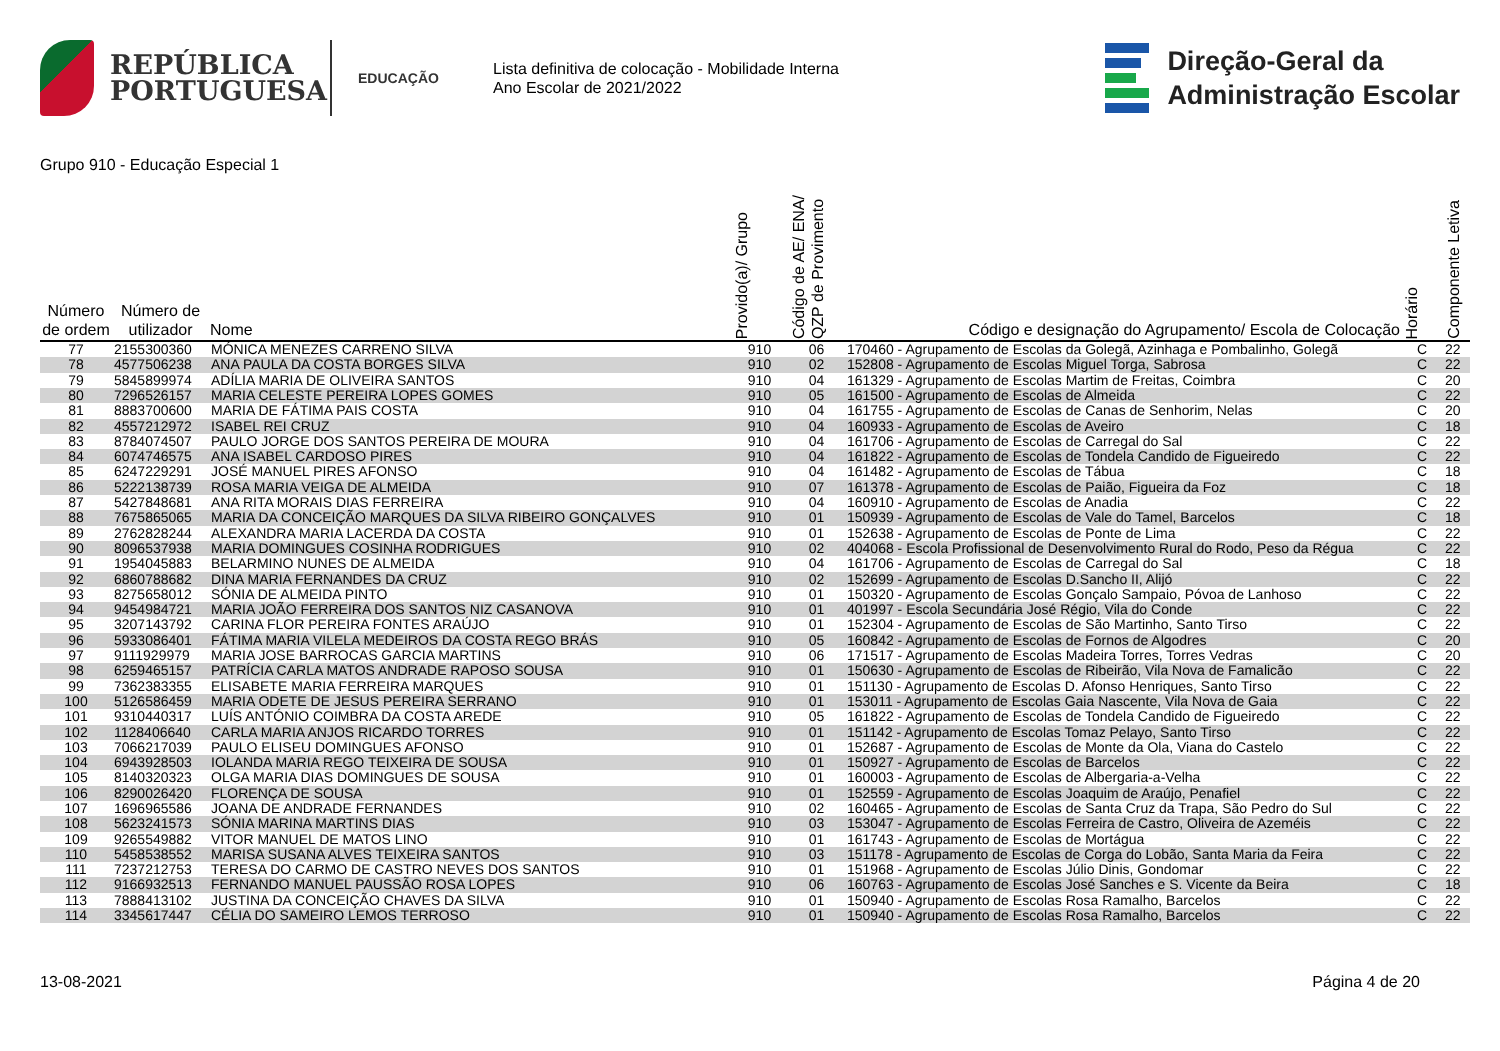REPÚBLICA
PORTUGUESA
EDUCAÇÃO
Lista definitiva de colocação - Mobilidade Interna
Ano Escolar de 2021/2022
Direção-Geral da
Administração Escolar
Grupo 910 - Educação Especial 1
| Número de ordem | Número de utilizador | Nome | Provido(a)/ Grupo | Código de AE/ ENA/ QZP de Provimento | Código e designação do Agrupamento/ Escola de Colocação | Horário | Componente Letiva |
| --- | --- | --- | --- | --- | --- | --- | --- |
| 77 | 2155300360 | MÓNICA MENEZES CARRENO SILVA | 910 | 06 | 170460 - Agrupamento de Escolas da Golegã, Azinhaga e Pombalinho, Golegã | C | 22 |
| 78 | 4577506238 | ANA PAULA DA COSTA BORGES SILVA | 910 | 02 | 152808 - Agrupamento de Escolas Miguel Torga, Sabrosa | C | 22 |
| 79 | 5845899974 | ADÍLIA MARIA DE OLIVEIRA SANTOS | 910 | 04 | 161329 - Agrupamento de Escolas Martim de Freitas, Coimbra | C | 20 |
| 80 | 7296526157 | MARIA CELESTE PEREIRA LOPES GOMES | 910 | 05 | 161500 - Agrupamento de Escolas de Almeida | C | 22 |
| 81 | 8883700600 | MARIA DE FÁTIMA PAIS COSTA | 910 | 04 | 161755 - Agrupamento de Escolas de Canas de Senhorim, Nelas | C | 20 |
| 82 | 4557212972 | ISABEL REI CRUZ | 910 | 04 | 160933 - Agrupamento de Escolas de Aveiro | C | 18 |
| 83 | 8784074507 | PAULO JORGE DOS SANTOS PEREIRA DE MOURA | 910 | 04 | 161706 - Agrupamento de Escolas de Carregal do Sal | C | 22 |
| 84 | 6074746575 | ANA ISABEL CARDOSO PIRES | 910 | 04 | 161822 - Agrupamento de Escolas de Tondela Candido de Figueiredo | C | 22 |
| 85 | 6247229291 | JOSÉ MANUEL PIRES AFONSO | 910 | 04 | 161482 - Agrupamento de Escolas de Tábua | C | 18 |
| 86 | 5222138739 | ROSA MARIA VEIGA DE ALMEIDA | 910 | 07 | 161378 - Agrupamento de Escolas de Paião, Figueira da Foz | C | 18 |
| 87 | 5427848681 | ANA RITA MORAIS DIAS FERREIRA | 910 | 04 | 160910 - Agrupamento de Escolas de Anadia | C | 22 |
| 88 | 7675865065 | MARIA DA CONCEIÇÃO MARQUES DA SILVA RIBEIRO GONÇALVES | 910 | 01 | 150939 - Agrupamento de Escolas de Vale do Tamel, Barcelos | C | 18 |
| 89 | 2762828244 | ALEXANDRA MARIA LACERDA DA COSTA | 910 | 01 | 152638 - Agrupamento de Escolas de Ponte de Lima | C | 22 |
| 90 | 8096537938 | MARIA DOMINGUES COSINHA RODRIGUES | 910 | 02 | 404068 - Escola Profissional de Desenvolvimento Rural do Rodo, Peso da Régua | C | 22 |
| 91 | 1954045883 | BELARMINO NUNES DE ALMEIDA | 910 | 04 | 161706 - Agrupamento de Escolas de Carregal do Sal | C | 18 |
| 92 | 6860788682 | DINA MARIA FERNANDES DA CRUZ | 910 | 02 | 152699 - Agrupamento de Escolas D.Sancho II, Alijó | C | 22 |
| 93 | 8275658012 | SÓNIA DE ALMEIDA PINTO | 910 | 01 | 150320 - Agrupamento de Escolas Gonçalo Sampaio, Póvoa de Lanhoso | C | 22 |
| 94 | 9454984721 | MARIA JOÃO FERREIRA DOS SANTOS NIZ CASANOVA | 910 | 01 | 401997 - Escola Secundária José Régio, Vila do Conde | C | 22 |
| 95 | 3207143792 | CARINA FLOR PEREIRA FONTES ARAÚJO | 910 | 01 | 152304 - Agrupamento de Escolas de São Martinho, Santo Tirso | C | 22 |
| 96 | 5933086401 | FÁTIMA MARIA VILELA MEDEIROS DA COSTA REGO BRÁS | 910 | 05 | 160842 - Agrupamento de Escolas de Fornos de Algodres | C | 20 |
| 97 | 9111929979 | MARIA JOSE BARROCAS GARCIA MARTINS | 910 | 06 | 171517 - Agrupamento de Escolas Madeira Torres, Torres Vedras | C | 20 |
| 98 | 6259465157 | PATRÍCIA CARLA MATOS ANDRADE RAPOSO SOUSA | 910 | 01 | 150630 - Agrupamento de Escolas de Ribeirão, Vila Nova de Famalicão | C | 22 |
| 99 | 7362383355 | ELISABETE MARIA FERREIRA MARQUES | 910 | 01 | 151130 - Agrupamento de Escolas D. Afonso Henriques, Santo Tirso | C | 22 |
| 100 | 5126586459 | MARIA ODETE DE JESUS PEREIRA SERRANO | 910 | 01 | 153011 - Agrupamento de Escolas Gaia Nascente, Vila Nova de Gaia | C | 22 |
| 101 | 9310440317 | LUÍS ANTÓNIO COIMBRA DA COSTA AREDE | 910 | 05 | 161822 - Agrupamento de Escolas de Tondela Candido de Figueiredo | C | 22 |
| 102 | 1128406640 | CARLA MARIA ANJOS RICARDO TORRES | 910 | 01 | 151142 - Agrupamento de Escolas Tomaz Pelayo, Santo Tirso | C | 22 |
| 103 | 7066217039 | PAULO ELISEU DOMINGUES AFONSO | 910 | 01 | 152687 - Agrupamento de Escolas de Monte da Ola, Viana do Castelo | C | 22 |
| 104 | 6943928503 | IOLANDA MARIA REGO TEIXEIRA DE SOUSA | 910 | 01 | 150927 - Agrupamento de Escolas de Barcelos | C | 22 |
| 105 | 8140320323 | OLGA MARIA DIAS DOMINGUES DE SOUSA | 910 | 01 | 160003 - Agrupamento de Escolas de Albergaria-a-Velha | C | 22 |
| 106 | 8290026420 | FLORENÇA DE SOUSA | 910 | 01 | 152559 - Agrupamento de Escolas Joaquim de Araújo, Penafiel | C | 22 |
| 107 | 1696965586 | JOANA DE ANDRADE FERNANDES | 910 | 02 | 160465 - Agrupamento de Escolas de Santa Cruz da Trapa, São Pedro do Sul | C | 22 |
| 108 | 5623241573 | SÓNIA MARINA MARTINS DIAS | 910 | 03 | 153047 - Agrupamento de Escolas Ferreira de Castro, Oliveira de Azeméis | C | 22 |
| 109 | 9265549882 | VITOR MANUEL DE MATOS LINO | 910 | 01 | 161743 - Agrupamento de Escolas de Mortágua | C | 22 |
| 110 | 5458538552 | MARISA SUSANA ALVES TEIXEIRA SANTOS | 910 | 03 | 151178 - Agrupamento de Escolas de Corga do Lobão, Santa Maria da Feira | C | 22 |
| 111 | 7237212753 | TERESA DO CARMO DE CASTRO NEVES DOS SANTOS | 910 | 01 | 151968 - Agrupamento de Escolas Júlio Dinis, Gondomar | C | 22 |
| 112 | 9166932513 | FERNANDO MANUEL PAUSSÃO ROSA LOPES | 910 | 06 | 160763 - Agrupamento de Escolas José Sanches e S. Vicente da Beira | C | 18 |
| 113 | 7888413102 | JUSTINA DA CONCEIÇÃO CHAVES DA SILVA | 910 | 01 | 150940 - Agrupamento de Escolas Rosa Ramalho, Barcelos | C | 22 |
| 114 | 3345617447 | CÉLIA DO SAMEIRO LEMOS TERROSO | 910 | 01 | 150940 - Agrupamento de Escolas Rosa Ramalho, Barcelos | C | 22 |
13-08-2021 Página 4 de 20